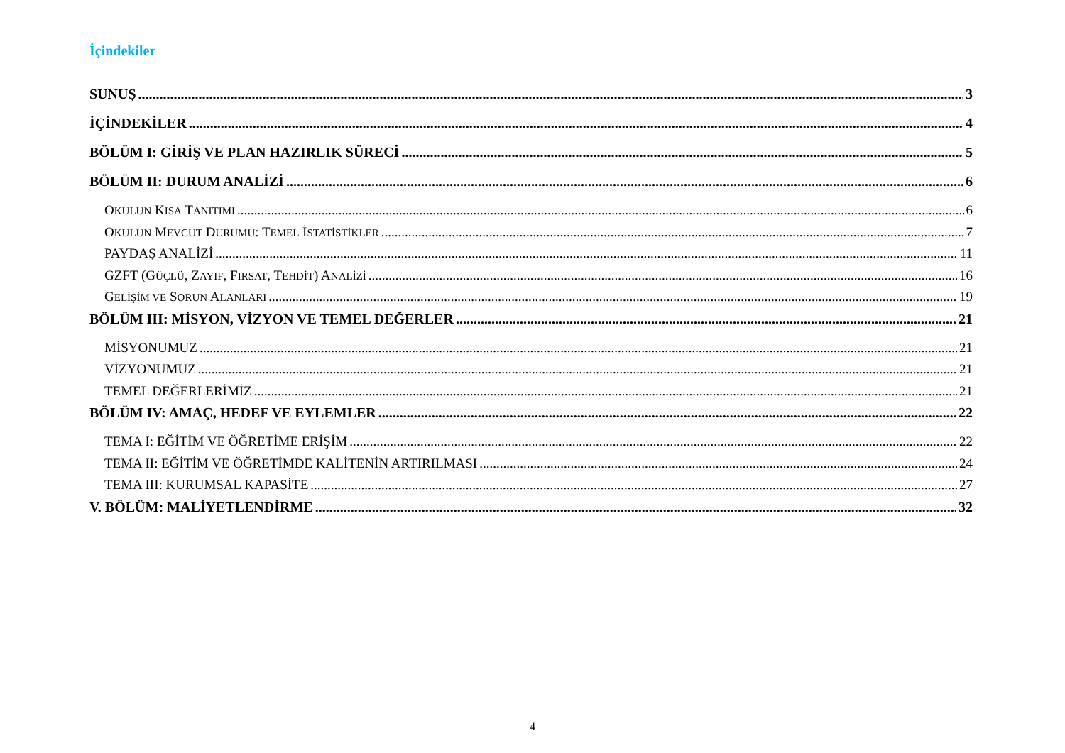İçindekiler
SUNUŞ 3
İÇİNDEKİLER 4
BÖLÜM I: GİRİŞ VE PLAN HAZIRLIK SÜRECİ 5
BÖLÜM II: DURUM ANALİZİ 6
OKULUN KISA TANITIMI 6
OKULUN MEVCUT DURUMU: TEMEL İSTATİSTİKLER 7
PAYDAŞ ANALİZİ 11
GZFT (GÜÇLÜ, ZAYIF, FIRSAT, TEHDİT) ANALİZİ 16
GELİŞİM VE SORUN ALANLARI 19
BÖLÜM III: MİSYON, VİZYON VE TEMEL DEĞERLER 21
MİSYONUMUZ 21
VİZYONUMUZ 21
TEMEL DEĞERLERİMİZ 21
BÖLÜM IV: AMAÇ, HEDEF VE EYLEMLER 22
TEMA I: EĞİTİM VE ÖĞRETİME ERİŞİM 22
TEMA II: EĞİTİM VE ÖĞRETİMDE KALİTENİN ARTIRILMASI 24
TEMA III: KURUMSAL KAPASİTE 27
V. BÖLÜM: MALİYETLENDİRME 32
4